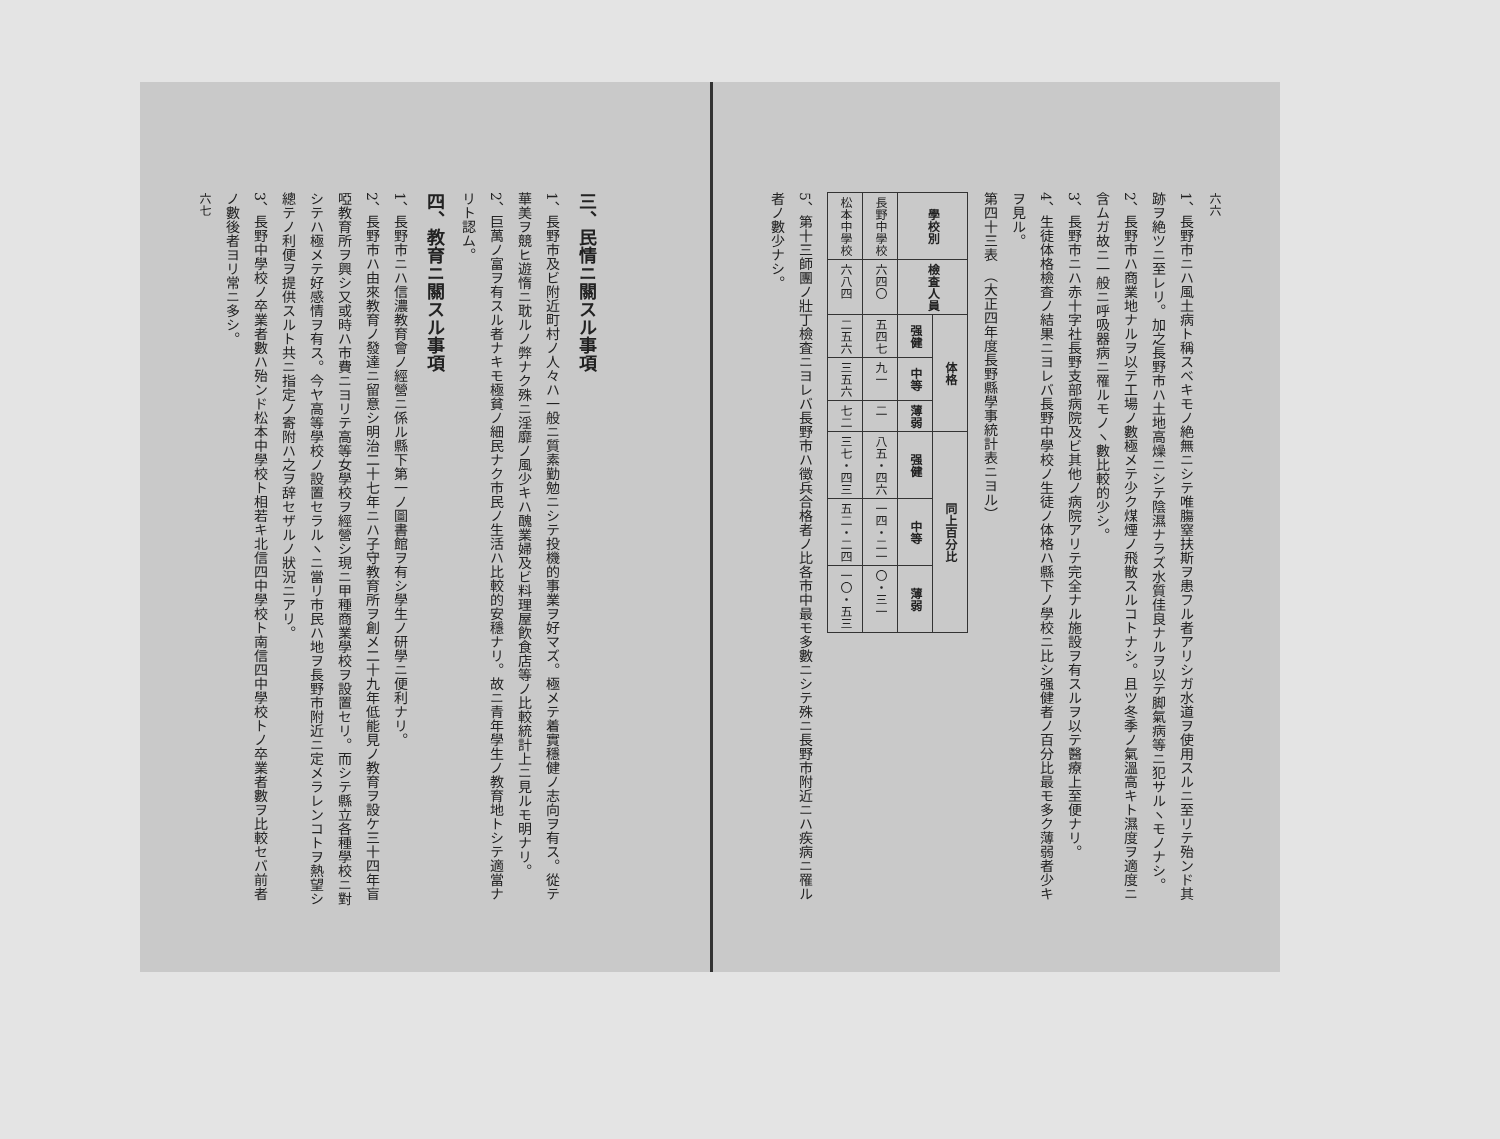六六
1、長野市ニハ風土病ト稱スベキモノ絶無ニシテ唯膓窒扶斯ヲ患フル者アリシガ水道ヲ使用スルニ至リテ殆ンド其跡ヲ絶ツニ至レリ。加之長野市ハ土地高燥ニシテ陰濕ナラズ水質佳良ナルヲ以テ脚氣病等ニ犯サルヽモノナシ。
2、長野市ハ商業地ナルヲ以テ工場ノ數極メテ少ク煤煙ノ飛散スルコトナシ。且ツ冬季ノ氣溫高キト濕度ヲ適度ニ含ムガ故ニ一般ニ呼吸器病ニ罹ルモノヽ數比較的少シ。
3、長野市ニハ赤十字社長野支部病院及ビ其他ノ病院アリテ完全ナル施設ヲ有スルヲ以テ醫療上至便ナリ。
4、生徒体格檢査ノ結果ニヨレバ長野中學校ノ生徒ノ体格ハ縣下ノ學校ニ比シ强健者ノ百分比最モ多ク薄弱者少キヲ見ル。
第四十三表　（大正四年度長野縣學事統計表ニヨル）
| 學校別 | 檢査人員 | 体格 | | | 同上百分比 | | |
| --- | --- | --- | --- | --- | --- | --- | --- |
| | | 强健 | 中等 | 薄弱 | 强健 | 中等 | 薄弱 |
| 長野中學校 | 六四〇 | 五四七 | 九一 | 二 | 八五・四六 | 一四・二一 | 〇・三一 |
| 松本中學校 | 六八四 | 二五六 | 三五六 | 七二 | 三七・四三 | 五二・二四 | 一〇・五三 |
5、第十三師團ノ壯丁檢査ニヨレバ長野市ハ徵兵合格者ノ比各市中最モ多數ニシテ殊ニ長野市附近ニハ疾病ニ罹ル者ノ數少ナシ。
三、民情ニ關スル事項
1、長野市及ビ附近町村ノ人々ハ一般ニ質素勤勉ニシテ投機的事業ヲ好マズ。極メテ着實穩健ノ志向ヲ有ス。從テ華美ヲ競ヒ遊惰ニ耽ルノ弊ナク殊ニ淫靡ノ風少キハ醜業婦及ビ料理屋飮食店等ノ比較統計上ニ見ルモ明ナリ。
2、巨萬ノ富ヲ有スル者ナキモ極貧ノ細民ナク市民ノ生活ハ比較的安穩ナリ。故ニ青年學生ノ教育地トシテ適當ナリト認ム。
四、教育ニ關スル事項
1、長野市ニハ信濃教育會ノ經營ニ係ル縣下第一ノ圖書館ヲ有シ學生ノ研學ニ便利ナリ。
2、長野市ハ由來教育ノ發達ニ留意シ明治二十七年ニハ子守教育所ヲ創メ二十九年低能見ノ教育ヲ設ケ三十四年盲啞教育所ヲ興シ又或時ハ市費ニヨリテ高等女學校ヲ經營シ現ニ甲種商業學校ヲ設置セリ。而シテ縣立各種學校ニ對シテハ極メテ好感情ヲ有ス。今ヤ高等學校ノ設置セラルヽニ當リ市民ハ地ヲ長野市附近ニ定メラレンコトヲ熱望シ總テノ利便ヲ提供スルト共ニ指定ノ寄附ハ之ヲ辞セザルノ狀況ニアリ。
3、長野中學校ノ卒業者數ハ殆ンド松本中學校ト相若キ北信四中學校ト南信四中學校トノ卒業者數ヲ比較セバ前者ノ數後者ヨリ常ニ多シ。
六七